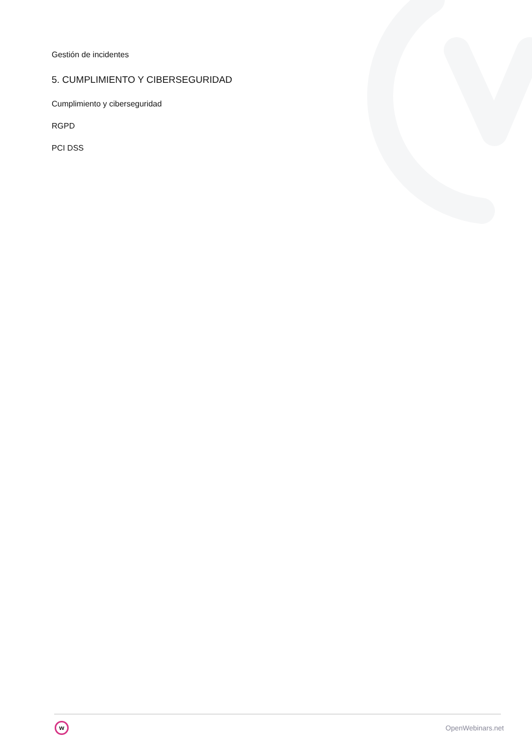Gestión de incidentes
5. CUMPLIMIENTO Y CIBERSEGURIDAD
Cumplimiento y ciberseguridad
RGPD
PCI DSS
w OpenWebinars.net